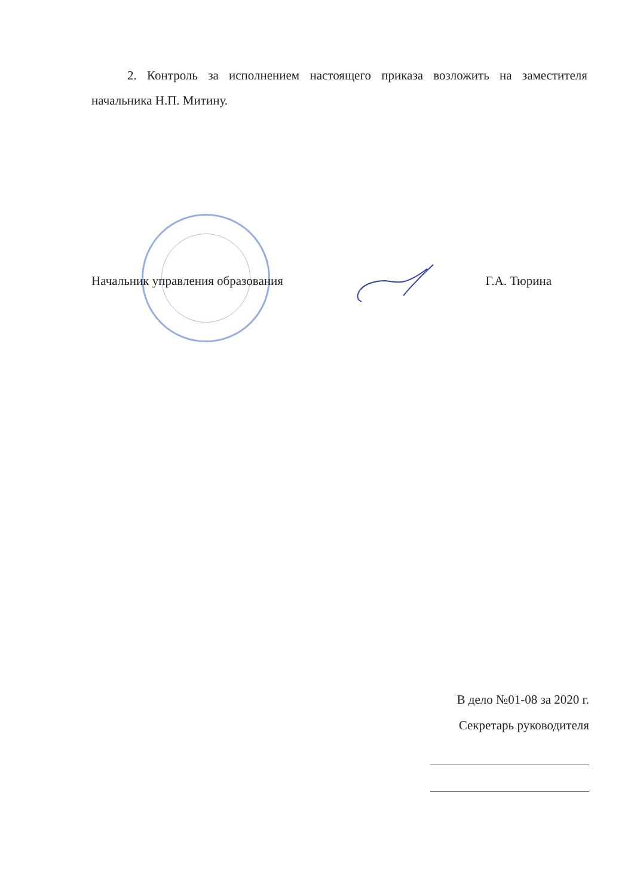2. Контроль за исполнением настоящего приказа возложить на заместителя начальника Н.П. Митину.
Начальник управления образования Г.А. Тюрина
В дело №01-08 за 2020 г.
Секретарь руководителя